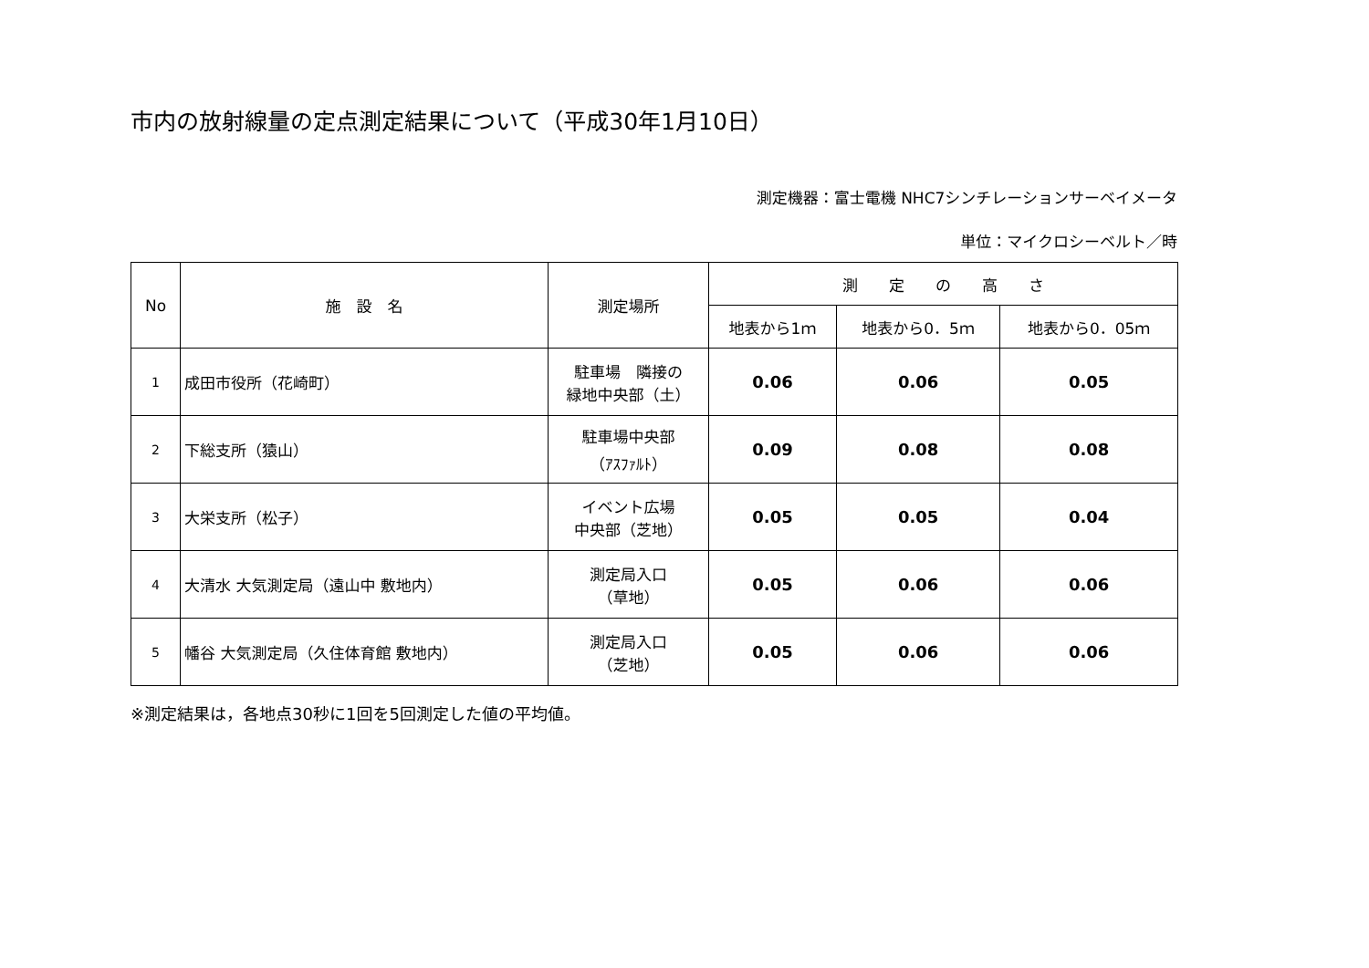市内の放射線量の定点測定結果について（平成30年1月10日）
測定機器：富士電機 NHC7シンチレーションサーベイメータ
単位：マイクロシーベルト／時
| No | 施 設 名 | 測定場所 | 測 定 の 高 さ | | |
| --- | --- | --- | --- | --- | --- |
| | | | 地表から1ｍ | 地表から0．5ｍ | 地表から0．05ｍ |
| 1 | 成田市役所（花崎町） | 駐車場 隣接の 緑地中央部（土） | 0.06 | 0.06 | 0.05 |
| 2 | 下総支所（猿山） | 駐車場中央部 （ｱｽﾌｧﾙﾄ） | 0.09 | 0.08 | 0.08 |
| 3 | 大栄支所（松子） | イベント広場 中央部（芝地） | 0.05 | 0.05 | 0.04 |
| 4 | 大清水 大気測定局（遠山中 敷地内） | 測定局入口 （草地） | 0.05 | 0.06 | 0.06 |
| 5 | 幡谷 大気測定局（久住体育館 敷地内） | 測定局入口 （芝地） | 0.05 | 0.06 | 0.06 |
※測定結果は，各地点30秒に1回を5回測定した値の平均値。